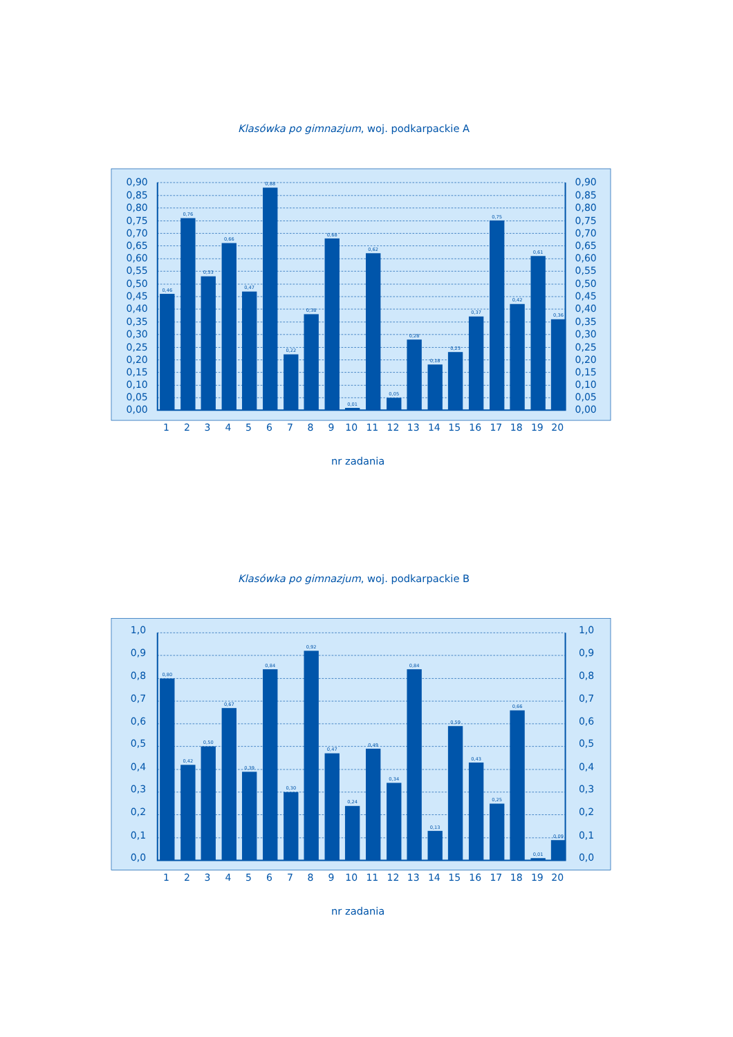Klasówka po gimnazjum, woj. podkarpackie A
0,90
0,85
0,80
0,75
0,70
0,65
0,60
0,55
0,50
0,45
0,40
0,35
0,30
0,25
0,20
0,15
0,10
0,05
0,00
0,90
0,85
0,80
0,75
0,70
0,65
0,60
0,55
0,50
0,45
0,40
0,35
0,30
0,25
0,20
0,15
0,10
0,05
0,00
0,46
0,76
0,53
0,66
0,47
0,88
0,22
0,38
0,68
0,01
0,62
0,05
0,28
0,18
0,23
0,37
0,75
0,42
0,61
0,36
1
2
3
4
5
6
7
8
9
10
11
12
13
14
15
16
17
18
19
20
nr zadania
Klasówka po gimnazjum, woj. podkarpackie B
1,0
0,9
0,8
0,7
0,6
0,5
0,4
0,3
0,2
0,1
0,0
1,0
0,9
0,8
0,7
0,6
0,5
0,4
0,3
0,2
0,1
0,0
0,80
0,42
0,50
0,67
0,39
0,84
0,30
0,92
0,47
0,24
0,49
0,34
0,84
0,13
0,59
0,43
0,25
0,66
0,01
0,09
1
2
3
4
5
6
7
8
9
10
11
12
13
14
15
16
17
18
19
20
nr zadania